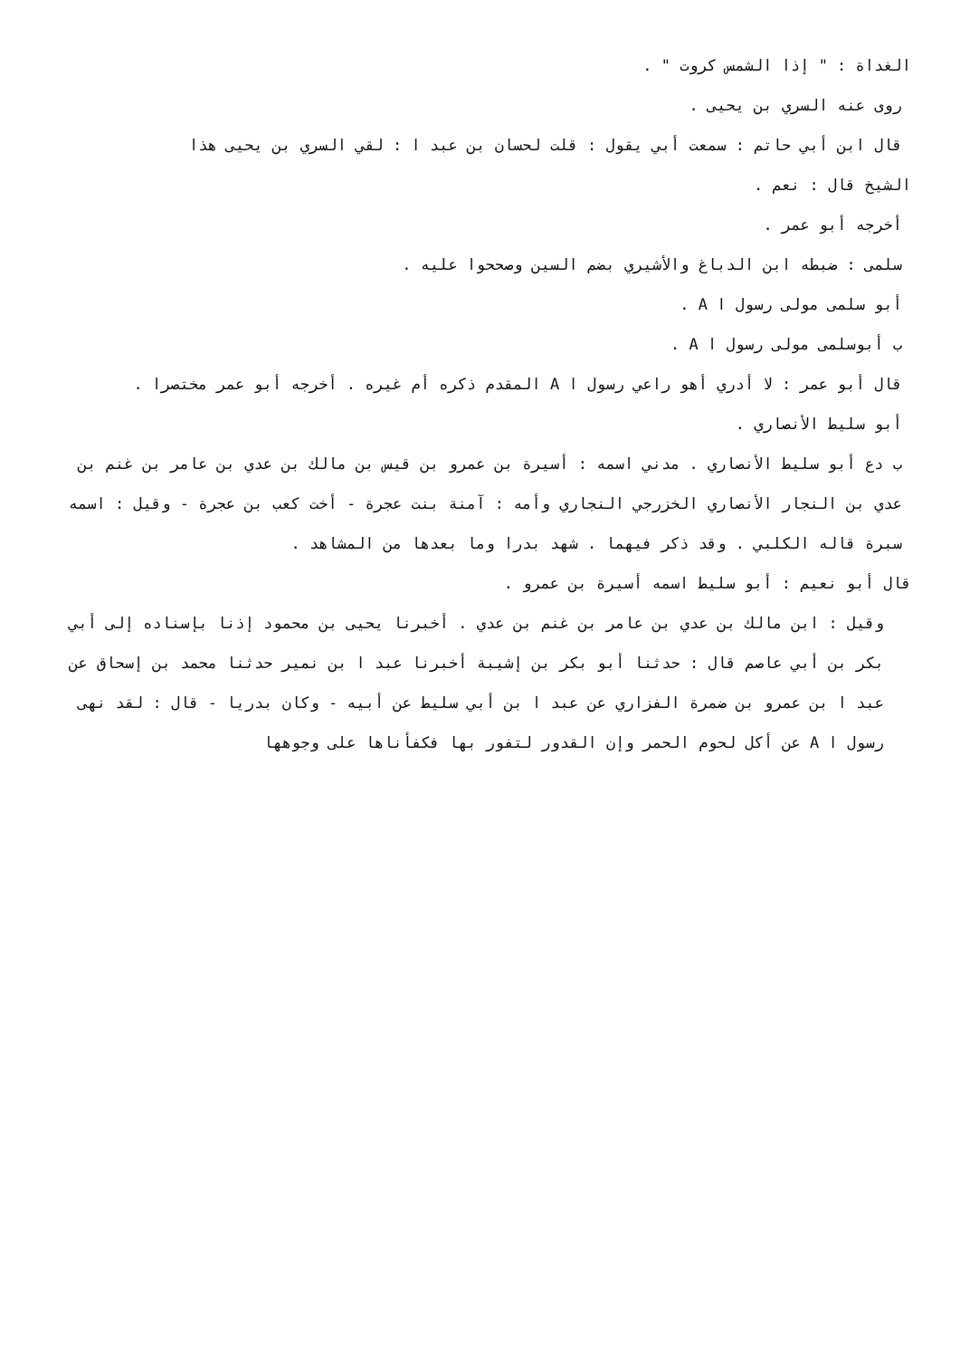الغداة : " إذا الشمس كروت " .
روى عنه السري بن يحيى .
قال ابن أبي حاتم : سمعت أبي يقول : قلت لحسان بن عبد ا : لقي السري بن يحيى هذا
الشيخ قال : نعم .
أخرجه أبو عمر .
سلمى : ضبطه ابن الدباغ والأشيري بضم السين وصححوا عليه .
أبو سلمى مولى رسول ا A .
ب أبوسلمى مولى رسول ا A .
قال أبو عمر : لا أدري أهو راعي رسول ا A المقدم ذكره أم غيره . أخرجه أبو عمر مختصرا .
أبو سليط الأنصاري .
ب دع أبو سليط الأنصاري . مدني اسمه : أسيرة بن عمرو بن قيس بن مالك بن عدي بن عامر بن غنم بن عدي بن النجار الأنصاري الخزرجي النجاري وأمه : آمنة بنت عجرة - أخت كعب بن عجرة - وقيل : اسمه سبرة قاله الكلبي . وقد ذكر فيهما . شهد بدرا وما بعدها من المشاهد .
قال أبو نعيم : أبو سليط اسمه أسيرة بن عمرو .
وقيل : ابن مالك بن عدي بن عامر بن غنم بن عدي . أخبرنا يحيى بن محمود إذنا بإسناده إلى أبي بكر بن أبي عاصم قال : حدثنا أبو بكر بن إشيبة أخبرنا عبد ا بن نمير حدثنا محمد بن إسحاق عن عبد ا بن عمرو بن ضمرة الفزاري عن عبد ا بن أبي سليط عن أبيه - وكان بدريا - قال : لقد نهى رسول ا A عن أكل لحوم الحمر وإن القدور لتفور بها فكفأناها على وجوهها